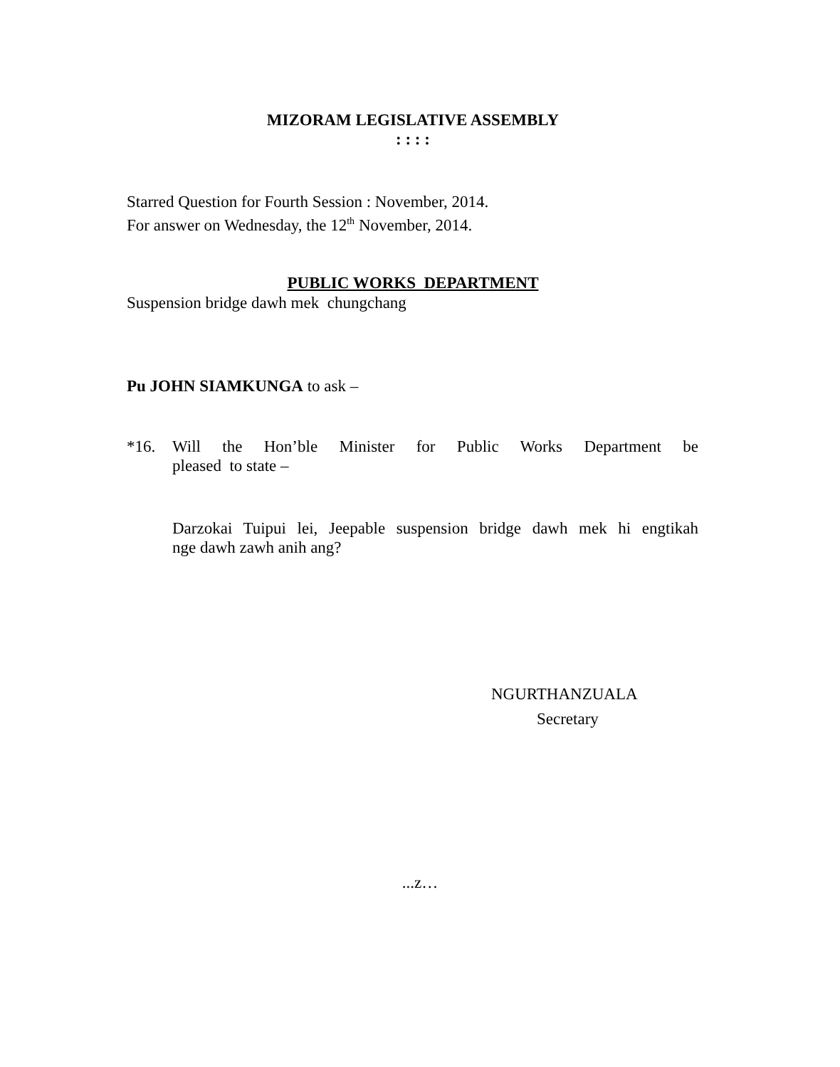MIZORAM LEGISLATIVE ASSEMBLY
: : : :
Starred Question for Fourth Session : November, 2014.
For answer on Wednesday, the 12<sup>th</sup> November, 2014.
PUBLIC WORKS DEPARTMENT
Suspension bridge dawh mek chungchang
Pu JOHN SIAMKUNGA to ask –
*16. Will the Hon’ble Minister for Public Works Department be
pleased to state –
Darzokai Tuipui lei, Jeepable suspension bridge dawh mek hi engtikah
nge dawh zawh anih ang?
NGURTHANZUALA
Secretary
...z…